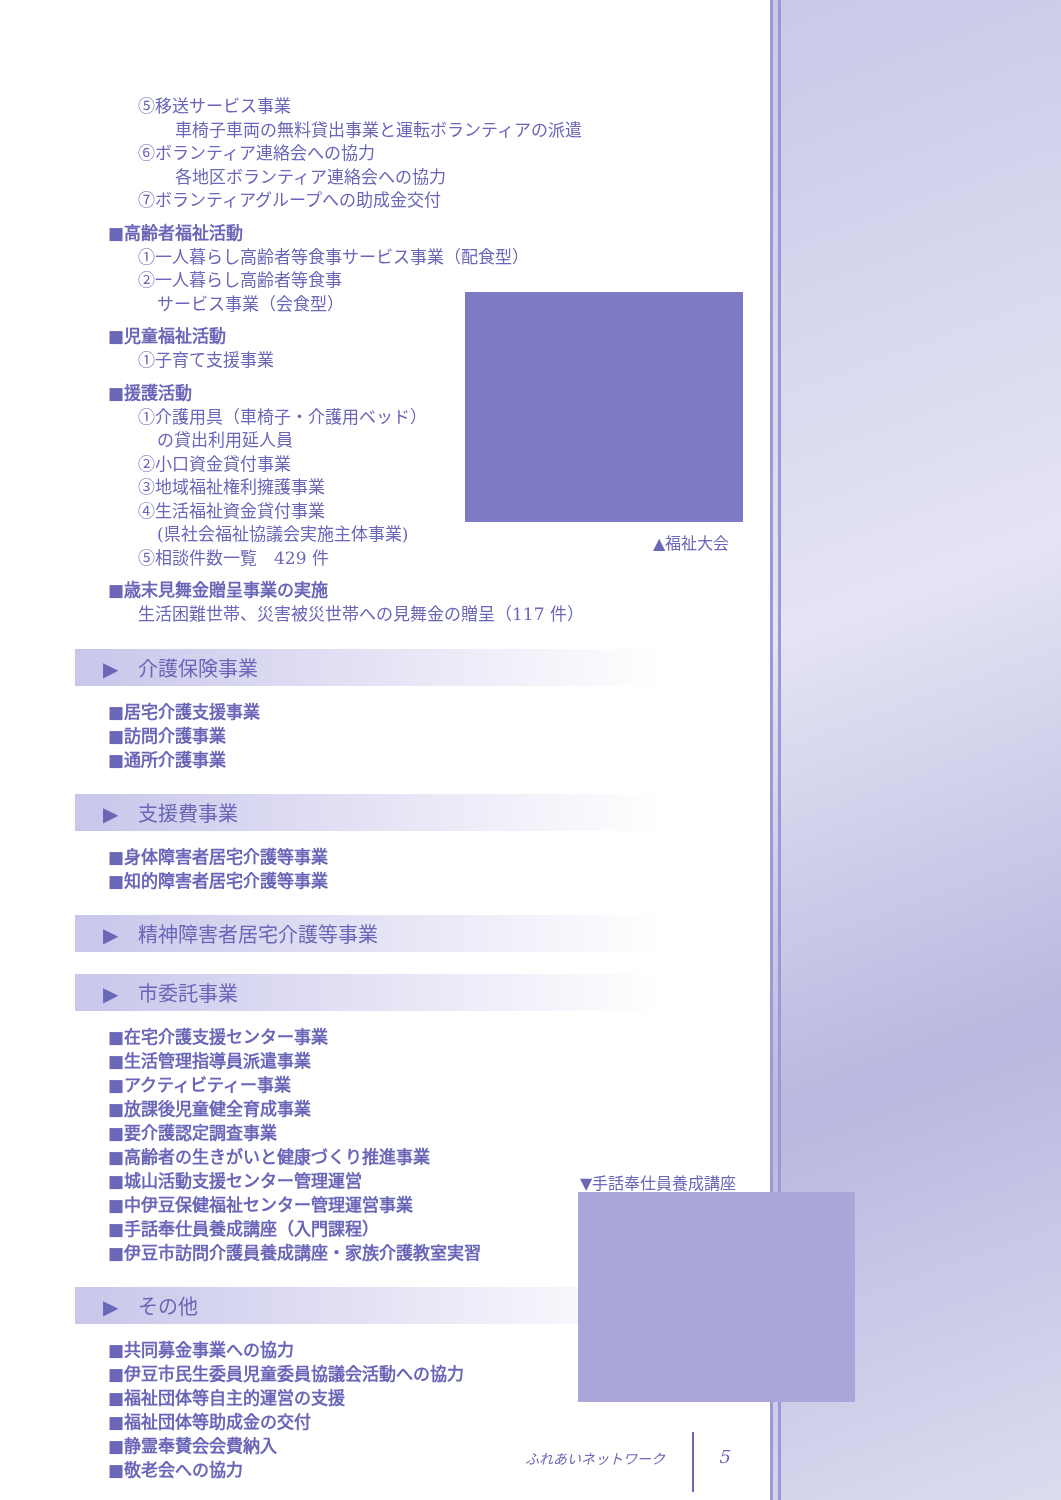⑤移送サービス事業
車椅子車両の無料貸出事業と運転ボランティアの派遣
⑥ボランティア連絡会への協力
各地区ボランティア連絡会への協力
⑦ボランティアグループへの助成金交付
■高齢者福祉活動
①一人暮らし高齢者等食事サービス事業（配食型）
②一人暮らし高齢者等食事
サービス事業（会食型）
■児童福祉活動
①子育て支援事業
■援護活動
①介護用具（車椅子・介護用ベッド）
の貸出利用延人員
②小口資金貸付事業
③地域福祉権利擁護事業
④生活福祉資金貸付事業
(県社会福祉協議会実施主体事業)
⑤相談件数一覧　429 件
■歳末見舞金贈呈事業の実施
生活困難世帯、災害被災世帯への見舞金の贈呈（117 件）
▶　介護保険事業
■居宅介護支援事業
■訪問介護事業
■通所介護事業
▶　支援費事業
■身体障害者居宅介護等事業
■知的障害者居宅介護等事業
▶　精神障害者居宅介護等事業
▶　市委託事業
■在宅介護支援センター事業
■生活管理指導員派遣事業
■アクティビティー事業
■放課後児童健全育成事業
■要介護認定調査事業
■高齢者の生きがいと健康づくり推進事業
■城山活動支援センター管理運営
■中伊豆保健福祉センター管理運営事業
■手話奉仕員養成講座（入門課程）
■伊豆市訪問介護員養成講座・家族介護教室実習
▶　その他
■共同募金事業への協力
■伊豆市民生委員児童委員協議会活動への協力
■福祉団体等自主的運営の支援
■福祉団体等助成金の交付
■静霊奉賛会会費納入
■敬老会への協力
▲福祉大会
▼手話奉仕員養成講座
ふれあいネットワーク 5